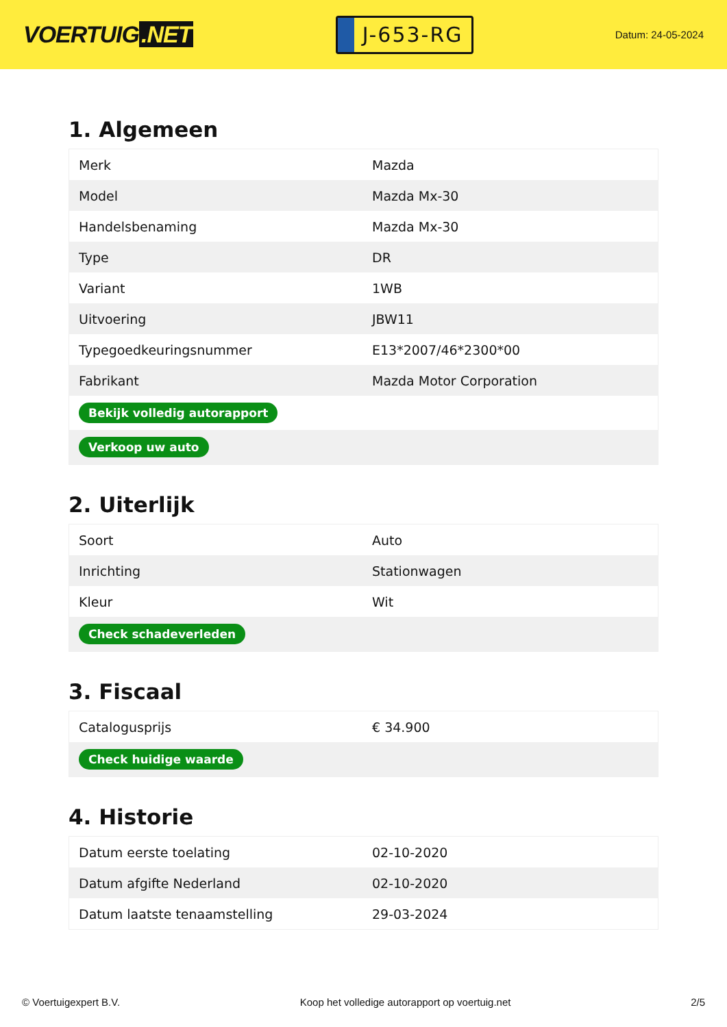VOERTUIG.NET
J-653-RG
Datum: 24-05-2024
1. Algemeen
| Merk | Mazda |
| Model | Mazda Mx-30 |
| Handelsbenaming | Mazda Mx-30 |
| Type | DR |
| Variant | 1WB |
| Uitvoering | JBW11 |
| Typegoedkeuringsnummer | E13*2007/46*2300*00 |
| Fabrikant | Mazda Motor Corporation |
| Bekijk volledig autorapport | |
| Verkoop uw auto | |
2. Uiterlijk
| Soort | Auto |
| Inrichting | Stationwagen |
| Kleur | Wit |
| Check schadeverleden | |
3. Fiscaal
| Catalogusprijs | € 34.900 |
| Check huidige waarde | |
4. Historie
| Datum eerste toelating | 02-10-2020 |
| Datum afgifte Nederland | 02-10-2020 |
| Datum laatste tenaamstelling | 29-03-2024 |
© Voertuigexpert B.V. Koop het volledige autorapport op voertuig.net 2/5